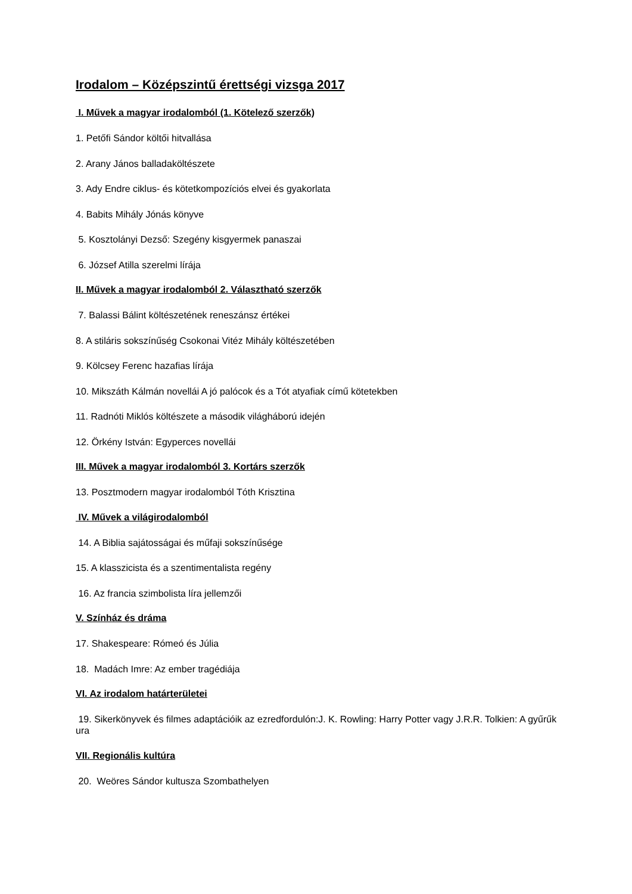Irodalom – Középszintű érettségi vizsga 2017
I. Művek a magyar irodalomból (1. Kötelező szerzők)
1. Petőfi Sándor költői hitvallása
2. Arany János balladaköltészete
3. Ady Endre ciklus- és kötetkompozíciós elvei és gyakorlata
4. Babits Mihály Jónás könyve
5. Kosztolányi Dezső: Szegény kisgyermek panaszai
6. József Atilla szerelmi lírája
II. Művek a magyar irodalomból 2. Választható szerzők
7. Balassi Bálint költészetének reneszánsz értékei
8. A stiláris sokszínűség Csokonai Vitéz Mihály költészetében
9. Kölcsey Ferenc hazafias lírája
10. Mikszáth Kálmán novellái A jó palócok és a Tót atyafiak című kötetekben
11. Radnóti Miklós költészete a második világháború idején
12. Örkény István: Egyperces novellái
III. Művek a magyar irodalomból 3. Kortárs szerzők
13. Posztmodern magyar irodalomból Tóth Krisztina
IV. Művek a világirodalomból
14. A Biblia sajátosságai és műfaji sokszínűsége
15. A klasszicista és a szentimentalista regény
16. Az francia szimbolista líra jellemzői
V. Színház és dráma
17. Shakespeare: Rómeó és Júlia
18. Madách Imre: Az ember tragédiája
VI. Az irodalom határterületei
19. Sikerkönyvek és filmes adaptációik az ezredfordulón:J. K. Rowling: Harry Potter vagy J.R.R. Tolkien: A gyűrűk ura
VII. Regionális kultúra
20. Weöres Sándor kultusza Szombathelyen